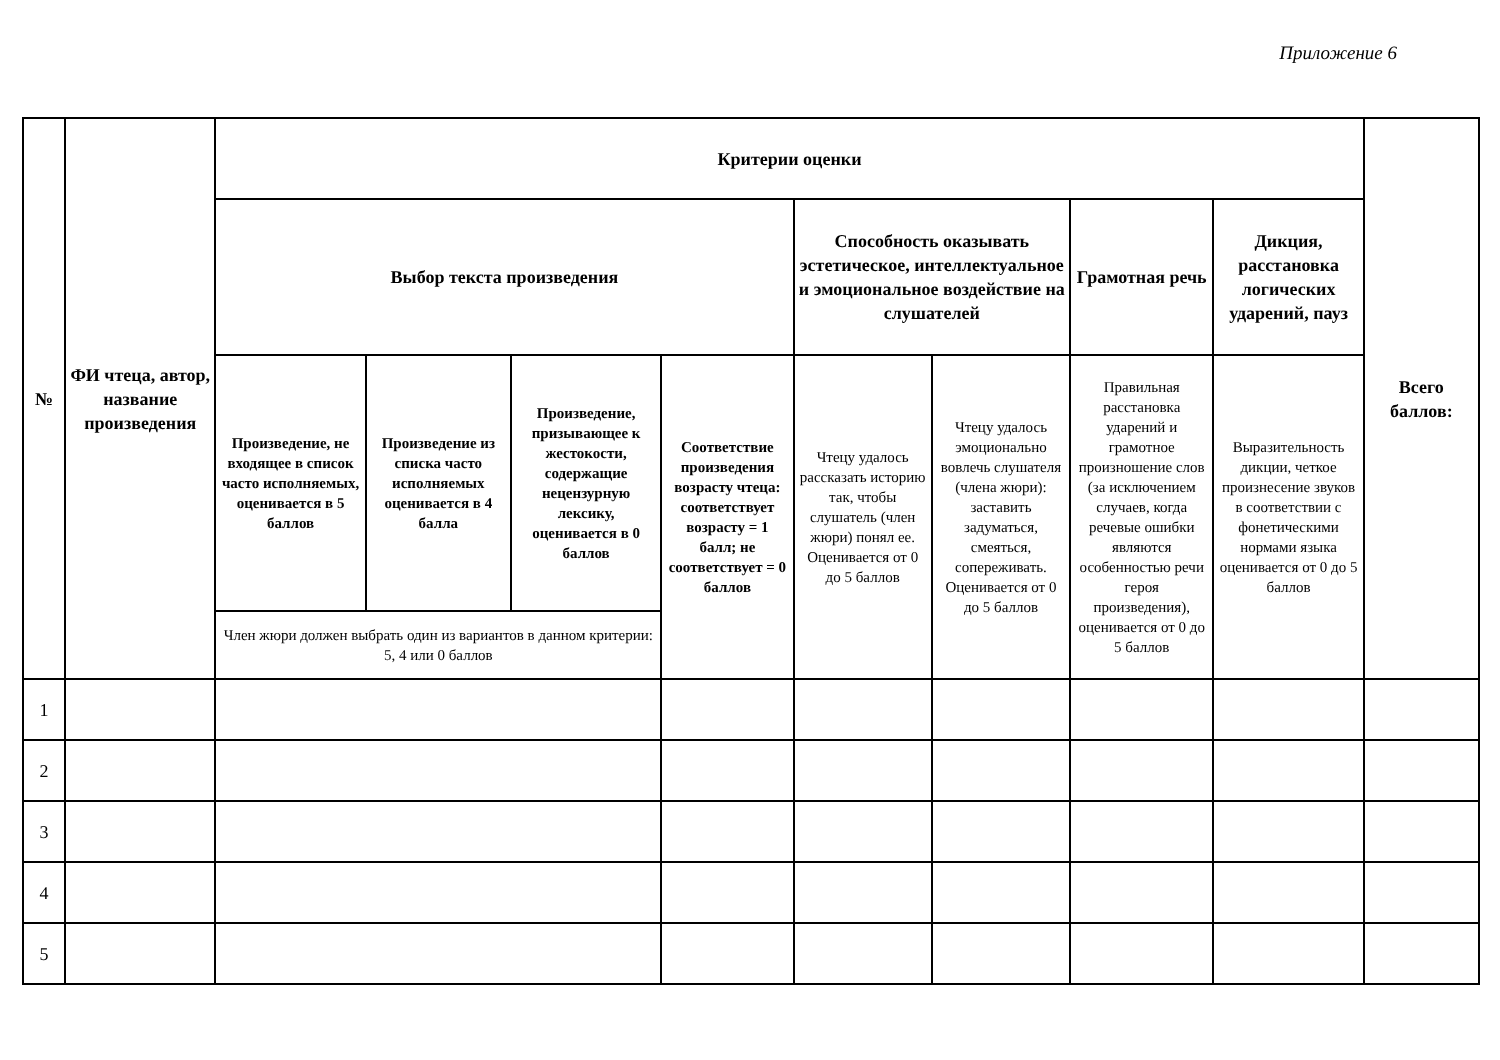Приложение 6
| № | ФИ чтеца, автор, название произведения | Критерии оценки | | | | | | | | Всего баллов: |
| --- | --- | --- | --- | --- | --- | --- | --- | --- | --- | --- |
| | | Выбор текста произведения | | | | Способность оказывать эстетическое, интеллектуальное и эмоциональное воздействие на слушателей | | Грамотная речь | Дикция, расстановка логических ударений, пауз | |
| | | Произведение, не входящее в список часто исполняемых, оценивается в 5 баллов | Произведение из списка часто исполняемых оценивается в 4 балла | Произведение, призывающее к жестокости, содержащие нецензурную лексику, оценивается в 0 баллов | Соответствие произведения возрасту чтеца: соответствует возрасту = 1 балл; не соответствует = 0 баллов | Чтецу удалось рассказать историю так, чтобы слушатель (член жюри) понял ее. Оценивается от 0 до 5 баллов | Чтецу удалось эмоционально вовлечь слушателя (члена жюри): заставить задуматься, смеяться, сопереживать. Оценивается от 0 до 5 баллов | Правильная расстановка ударений и грамотное произношение слов (за исключением случаев, когда речевые ошибки являются особенностью речи героя произведения), оценивается от 0 до 5 баллов | Выразительность дикции, четкое произнесение звуков в соответствии с фонетическими нормами языка оценивается от 0 до 5 баллов | |
| | | Член жюри должен выбрать один из вариантов в данном критерии: 5, 4 или 0 баллов | | | | | | | | |
| 1 | | | | | | | | | | |
| 2 | | | | | | | | | | |
| 3 | | | | | | | | | | |
| 4 | | | | | | | | | | |
| 5 | | | | | | | | | | |